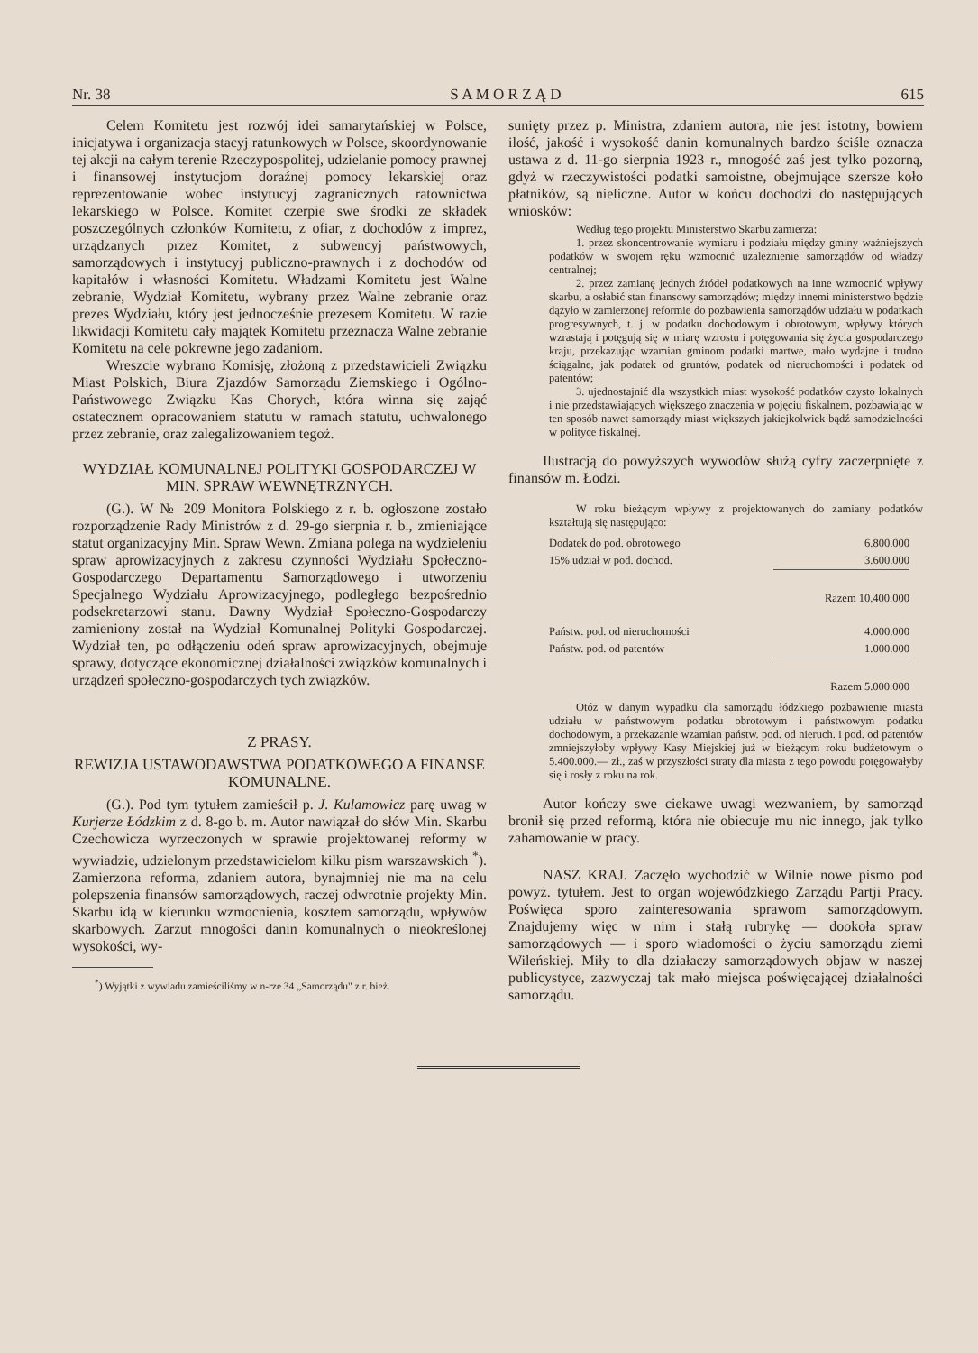Nr. 38 S A M O R Z Ą D 615
Celem Komitetu jest rozwój idei samarytańskiej w Polsce, inicjatywa i organizacja stacyj ratunkowych w Polsce, skoordynowanie tej akcji na całym terenie Rzeczypospolitej, udzielanie pomocy prawnej i finansowej instytucjom doraźnej pomocy lekarskiej oraz reprezentowanie wobec instytucyj zagranicznych ratownictwa lekarskiego w Polsce. Komitet czerpie swe środki ze składek poszczególnych członków Komitetu, z ofiar, z dochodów z imprez, urządzanych przez Komitet, z subwencyj państwowych, samorządowych i instytucyj publiczno-prawnych i z dochodów od kapitałów i własności Komitetu. Władzami Komitetu jest Walne zebranie, Wydział Komitetu, wybrany przez Walne zebranie oraz prezes Wydziału, który jest jednocześnie prezesem Komitetu. W razie likwidacji Komitetu cały majątek Komitetu przeznacza Walne zebranie Komitetu na cele pokrewne jego zadaniom.
Wreszcie wybrano Komisję, złożoną z przedstawicieli Związku Miast Polskich, Biura Zjazdów Samorządu Ziemskiego i Ogólno-Państwowego Związku Kas Chorych, która winna się zająć ostatecznem opracowaniem statutu w ramach statutu, uchwalonego przez zebranie, oraz zalegalizowaniem tegoż.
WYDZIAŁ KOMUNALNEJ POLITYKI GOSPODARCZEJ W MIN. SPRAW WEWNĘTRZNYCH.
(G.). W № 209 Monitora Polskiego z r. b. ogłoszone zostało rozporządzenie Rady Ministrów z d. 29-go sierpnia r. b., zmieniające statut organizacyjny Min. Spraw Wewn. Zmiana polega na wydzieleniu spraw aprowizacyjnych z zakresu czynności Wydziału Społeczno-Gospodarczego Departamentu Samorządowego i utworzeniu Specjalnego Wydziału Aprowizacyjnego, podległego bezpośrednio podsekretarzowi stanu. Dawny Wydział Społeczno-Gospodarczy zamieniony został na Wydział Komunalnej Polityki Gospodarczej. Wydział ten, po odłączeniu odeń spraw aprowizacyjnych, obejmuje sprawy, dotyczące ekonomicznej działalności związków komunalnych i urządzeń społeczno-gospodarczych tych związków.
Z PRASY.
REWIZJA USTAWODAWSTWA PODATKOWEGO A FINANSE KOMUNALNE.
(G.). Pod tym tytułem zamieścił p. J. Kulamowicz parę uwag w Kurjerze Łódzkim z d. 8-go b. m. Autor nawiązał do słów Min. Skarbu Czechowicza wyrzeczonych w sprawie projektowanej reformy w wywiadzie, udzielonym przedstawicielom kilku pism warszawskich <sup>*</sup>). Zamierzona reforma, zdaniem autora, bynajmniej nie ma na celu polepszenia finansów samorządowych, raczej odwrotnie projekty Min. Skarbu idą w kierunku wzmocnienia, kosztem samorządu, wpływów skarbowych. Zarzut mnogości danin komunalnych o nieokreślonej wysokości, wy-
<sup>*</sup>) Wyjątki z wywiadu zamieściliśmy w n-rze 34 „Samorządu" z r. bież.
sunięty przez p. Ministra, zdaniem autora, nie jest istotny, bowiem ilość, jakość i wysokość danin komunalnych bardzo ściśle oznacza ustawa z d. 11-go sierpnia 1923 r., mnogość zaś jest tylko pozorną, gdyż w rzeczywistości podatki samoistne, obejmujące szersze koło płatników, są nieliczne. Autor w końcu dochodzi do następujących wniosków:
Według tego projektu Ministerstwo Skarbu zamierza:
1. przez skoncentrowanie wymiaru i podziału między gminy ważniejszych podatków w swojem ręku wzmocnić uzależnienie samorządów od władzy centralnej;
2. przez zamianę jednych źródeł podatkowych na inne wzmocnić wpływy skarbu, a osłabić stan finansowy samorządów; między innemi ministerstwo będzie dążyło w zamierzonej reformie do pozbawienia samorządów udziału w podatkach progresywnych, t. j. w podatku dochodowym i obrotowym, wpływy których wzrastają i potęgują się w miarę wzrostu i potęgowania się życia gospodarczego kraju, przekazując wzamian gminom podatki martwe, mało wydajne i trudno ściągalne, jak podatek od gruntów, podatek od nieruchomości i podatek od patentów;
3. ujednostajnić dla wszystkich miast wysokość podatków czysto lokalnych i nie przedstawiających większego znaczenia w pojęciu fiskalnem, pozbawiając w ten sposób nawet samorządy miast większych jakiejkolwiek bądź samodzielności w polityce fiskalnej.
Ilustracją do powyższych wywodów służą cyfry zaczerpnięte z finansów m. Łodzi.
W roku bieżącym wpływy z projektowanych do zamiany podatków kształtują się następująco:
| Dodatek do pod. obrotowego | 6.800.000 |
| 15% udział w pod. dochod. | 3.600.000 |
| | Razem 10.400.000 |
| Państw. pod. od nieruchomości | 4.000.000 |
| Państw. pod. od patentów | 1.000.000 |
| | Razem 5.000.000 |
Otóż w danym wypadku dla samorządu łódzkiego pozbawienie miasta udziału w państwowym podatku obrotowym i państwowym podatku dochodowym, a przekazanie wzamian państw. pod. od nieruch. i pod. od patentów zmniejszyłoby wpływy Kasy Miejskiej już w bieżącym roku budżetowym o 5.400.000.— zł., zaś w przyszłości straty dla miasta z tego powodu potęgowałyby się i rosły z roku na rok.
Autor kończy swe ciekawe uwagi wezwaniem, by samorząd bronił się przed reformą, która nie obiecuje mu nic innego, jak tylko zahamowanie w pracy.
NASZ KRAJ. Zaczęło wychodzić w Wilnie nowe pismo pod powyż. tytułem. Jest to organ wojewódzkiego Zarządu Partji Pracy. Poświęca sporo zainteresowania sprawom samorządowym. Znajdujemy więc w nim i stałą rubrykę — dookoła spraw samorządowych — i sporo wiadomości o życiu samorządu ziemi Wileńskiej. Miły to dla działaczy samorządowych objaw w naszej publicystyce, zazwyczaj tak mało miejsca poświęcającej działalności samorządu.